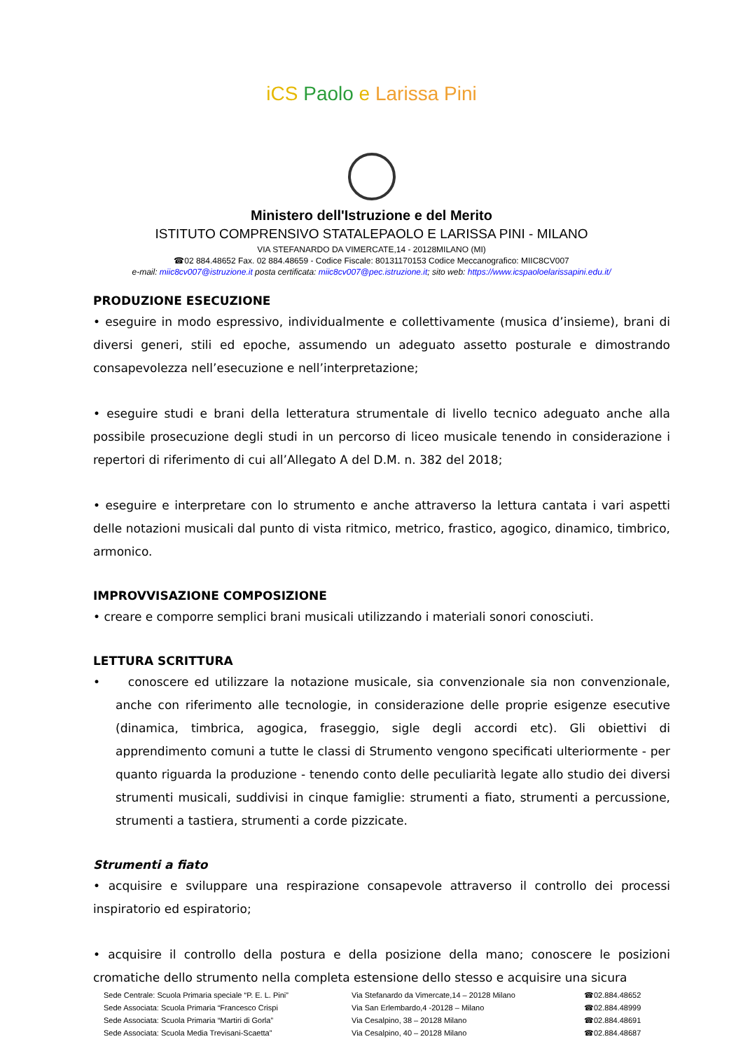iCS Paolo e Larissa Pini
Ministero dell'Istruzione e del Merito
ISTITUTO COMPRENSIVO STATALEPAOLO E LARISSA PINI - MILANO
VIA STEFANARDO DA VIMERCATE,14 - 20128MILANO (MI)
☎02 884.48652 Fax. 02 884.48659 - Codice Fiscale: 80131170153 Codice Meccanografico: MIIC8CV007
e-mail: miic8cv007@istruzione.it posta certificata: miic8cv007@pec.istruzione.it; sito web: https://www.icspaoloelarissapini.edu.it/
PRODUZIONE ESECUZIONE
• eseguire in modo espressivo, individualmente e collettivamente (musica d’insieme), brani di diversi generi, stili ed epoche, assumendo un adeguato assetto posturale e dimostrando consapevolezza nell’esecuzione e nell’interpretazione;
• eseguire studi e brani della letteratura strumentale di livello tecnico adeguato anche alla possibile prosecuzione degli studi in un percorso di liceo musicale tenendo in considerazione i repertori di riferimento di cui all’Allegato A del D.M. n. 382 del 2018;
• eseguire e interpretare con lo strumento e anche attraverso la lettura cantata i vari aspetti delle notazioni musicali dal punto di vista ritmico, metrico, frastico, agogico, dinamico, timbrico, armonico.
IMPROVVISAZIONE COMPOSIZIONE
• creare e comporre semplici brani musicali utilizzando i materiali sonori conosciuti.
LETTURA SCRITTURA
• conoscere ed utilizzare la notazione musicale, sia convenzionale sia non convenzionale, anche con riferimento alle tecnologie, in considerazione delle proprie esigenze esecutive (dinamica, timbrica, agogica, fraseggio, sigle degli accordi etc). Gli obiettivi di apprendimento comuni a tutte le classi di Strumento vengono specificati ulteriormente - per quanto riguarda la produzione - tenendo conto delle peculiarità legate allo studio dei diversi strumenti musicali, suddivisi in cinque famiglie: strumenti a fiato, strumenti a percussione, strumenti a tastiera, strumenti a corde pizzicate.
Strumenti a fiato
• acquisire e sviluppare una respirazione consapevole attraverso il controllo dei processi inspiratorio ed espiratorio;
• acquisire il controllo della postura e della posizione della mano; conoscere le posizioni cromatiche dello strumento nella completa estensione dello stesso e acquisire una sicura
| Sede Centrale: Scuola Primaria speciale “P. E. L. Pini” | Via Stefanardo da Vimercate,14 – 20128 Milano | ☎02.884.48652 |
| Sede Associata: Scuola Primaria “Francesco Crispi | Via San Erlembardo,4 -20128 – Milano | ☎02.884.48999 |
| Sede Associata: Scuola Primaria “Martiri di Gorla” | Via Cesalpino, 38 – 20128 Milano | ☎02.884.48691 |
| Sede Associata: Scuola Media Trevisani-Scaetta” | Via Cesalpino, 40 – 20128 Milano | ☎02.884.48687 |